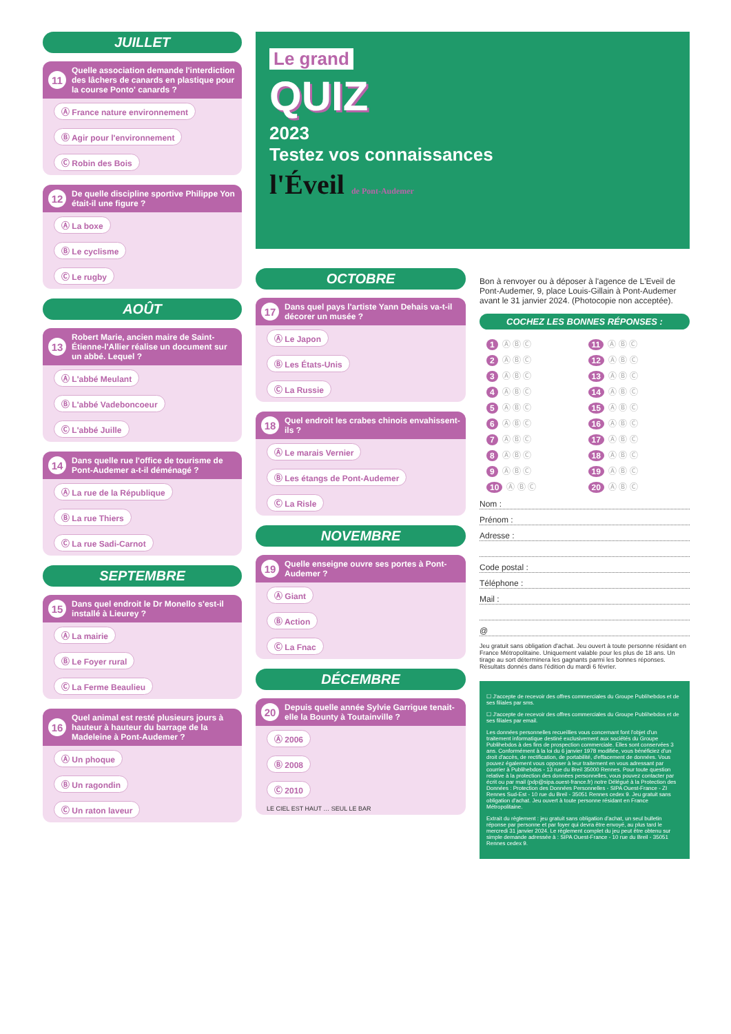JUILLET
11 Quelle association demande l'interdiction des lâchers de canards en plastique pour la course Ponto' canards ?
Ⓐ France nature environnement Ⓑ Agir pour l'environnement Ⓒ Robin des Bois
12 De quelle discipline sportive Philippe Yon était-il une figure ?
Ⓐ La boxe
Ⓑ Le cyclisme
Ⓒ Le rugby
AOÛT
13 Robert Marie, ancien maire de Saint-Étienne-l'Allier réalise un document sur un abbé. Lequel ?
Ⓐ L'abbé Meulant
Ⓑ L'abbé Vadeboncoeur
Ⓒ L'abbé Juille
14 Dans quelle rue l'office de tourisme de Pont-Audemer a-t-il déménagé ?
Ⓐ La rue de la République
Ⓑ La rue Thiers
Ⓒ La rue Sadi-Carnot
SEPTEMBRE
15 Dans quel endroit le Dr Monello s'est-il installé à Lieurey ?
Ⓐ La mairie
Ⓑ Le Foyer rural
Ⓒ La Ferme Beaulieu
16 Quel animal est resté plusieurs jours à hauteur à hauteur du barrage de la Madeleine à Pont-Audemer ?
Ⓐ Un phoque
Ⓑ Un ragondin
Ⓒ Un raton laveur
Le grand
QUIZ
2023
Testez vos connaissances
l'Éveil de Pont-Audemer
OCTOBRE
17 Dans quel pays l'artiste Yann Dehais va-t-il décorer un musée ?
Ⓐ Le Japon
Ⓑ Les États-Unis
Ⓒ La Russie
18 Quel endroit les crabes chinois envahissent-ils ?
Ⓐ Le marais Vernier
Ⓑ Les étangs de Pont-Audemer
Ⓒ La Risle
NOVEMBRE
19 Quelle enseigne ouvre ses portes à Pont-Audemer ?
Ⓐ Giant
Ⓑ Action
Ⓒ La Fnac
DÉCEMBRE
20 Depuis quelle année Sylvie Garrigue tenait-elle la Bounty à Toutainville ?
Ⓐ 2006
Ⓑ 2008
Ⓒ 2010
LE CIEL EST HAUT … SEUL LE BAR
Bon à renvoyer ou à déposer à l'agence de L'Eveil de Pont-Audemer, 9, place Louis-Gillain à Pont-Audemer avant le 31 janvier 2024. (Photocopie non acceptée).
COCHEZ LES BONNES RÉPONSES :
1 Ⓐ Ⓑ Ⓒ
11 Ⓐ Ⓑ Ⓒ
2 Ⓐ Ⓑ Ⓒ
12 Ⓐ Ⓑ Ⓒ
3 Ⓐ Ⓑ Ⓒ
13 Ⓐ Ⓑ Ⓒ
4 Ⓐ Ⓑ Ⓒ
14 Ⓐ Ⓑ Ⓒ
5 Ⓐ Ⓑ Ⓒ
15 Ⓐ Ⓑ Ⓒ
6 Ⓐ Ⓑ Ⓒ
16 Ⓐ Ⓑ Ⓒ
7 Ⓐ Ⓑ Ⓒ
17 Ⓐ Ⓑ Ⓒ
8 Ⓐ Ⓑ Ⓒ
18 Ⓐ Ⓑ Ⓒ
9 Ⓐ Ⓑ Ⓒ
19 Ⓐ Ⓑ Ⓒ
10 Ⓐ Ⓑ Ⓒ
20 Ⓐ Ⓑ Ⓒ
Nom :
Prénom :
Adresse :
Code postal :
Téléphone :
Mail :
@
Jeu gratuit sans obligation d'achat. Jeu ouvert à toute personne résidant en France Métropolitaine. Uniquement valable pour les plus de 18 ans. Un tirage au sort déterminera les gagnants parmi les bonnes réponses. Résultats donnés dans l'édition du mardi 6 février.
☐ J'accepte de recevoir des offres commerciales du Groupe Publihebdos et de ses filiales par sms.
☐ J'accepte de recevoir des offres commerciales du Groupe Publihebdos et de ses filiales par email.
Les données personnelles recueillies vous concernant font l'objet d'un traitement informatique destiné exclusivement aux sociétés du Groupe Publihebdos à des fins de prospection commerciale. Elles sont conservées 3 ans. Conformément à la loi du 6 janvier 1978 modifiée, vous bénéficiez d'un droit d'accès, de rectification, de portabilité, d'effacement de données. Vous pouvez également vous opposer à leur traitement en vous adressant par courrier à Publihebdos - 13 rue du Breil 35000 Rennes. Pour toute question relative à la protection des données personnelles, vous pouvez contacter par écrit ou par mail (pdp@sipa.ouest-france.fr) notre Délégué à la Protection des Données : Protection des Données Personnelles - SIPA Ouest-France - ZI Rennes Sud-Est - 10 rue du Breil - 35051 Rennes cedex 9. Jeu gratuit sans obligation d'achat. Jeu ouvert à toute personne résidant en France Métropolitaine.
Extrait du règlement : jeu gratuit sans obligation d'achat, un seul bulletin réponse par personne et par foyer qui devra être envoyé, au plus tard le mercredi 31 janvier 2024. Le règlement complet du jeu peut être obtenu sur simple demande adressée à : SIPA Ouest-France - 10 rue du Breil - 35051 Rennes cedex 9.